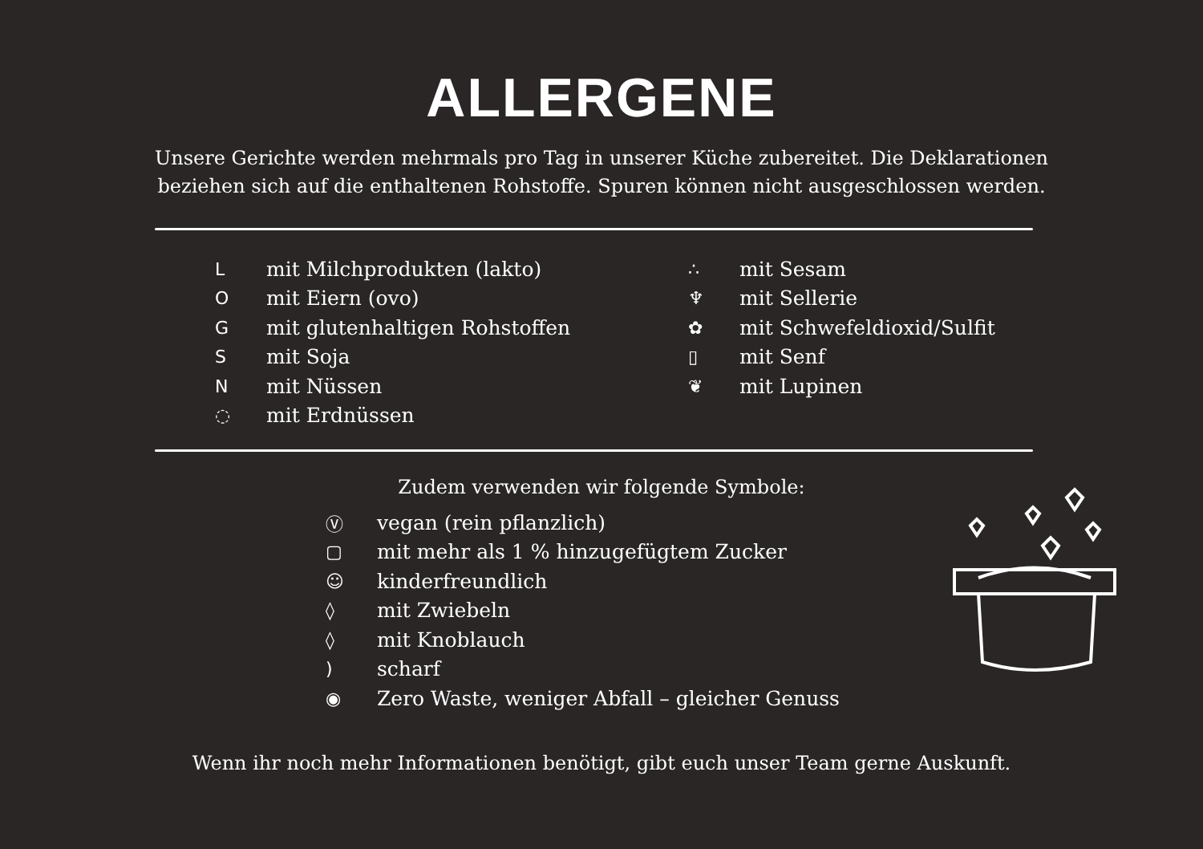ALLERGENE
Unsere Gerichte werden mehrmals pro Tag in unserer Küche zubereitet. Die Deklarationen
beziehen sich auf die enthaltenen Rohstoffe. Spuren können nicht ausgeschlossen werden.
Lmit Milchprodukten (lakto)
Omit Eiern (ovo)
Gmit glutenhaltigen Rohstoffen
Smit Soja
Nmit Nüssen
◌ mit Erdnüssen
∴ mit Sesam
♆ mit Sellerie
✿ mit Schwefeldioxid/Sulfit
▯ mit Senf
❦ mit Lupinen
Zudem verwenden wir folgende Symbole:
Ⓥ vegan (rein pflanzlich)
▢ mit mehr als 1 % hinzugefügtem Zucker
☺ kinderfreundlich
◊ mit Zwiebeln
◊ mit Knoblauch
) scharf
◉ Zero Waste, weniger Abfall – gleicher Genuss
Wenn ihr noch mehr Informationen benötigt, gibt euch unser Team gerne Auskunft.